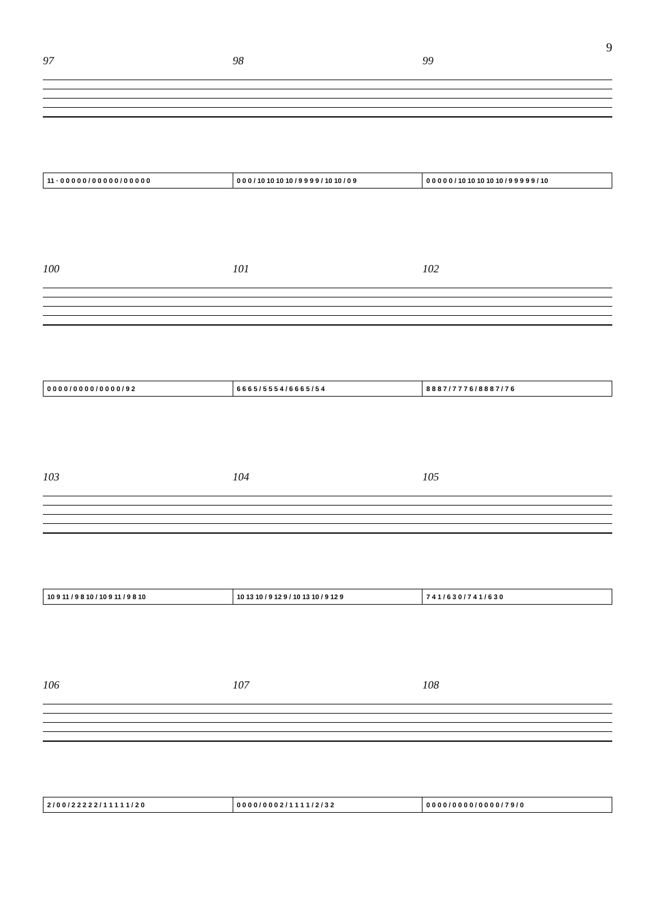9
97 98 99
| 11 · 0 0 0 0 0 / 0 0 0 0 0 / 0 0 0 0 0 | 0 0 0 / 10 10 10 10 / 9 9 9 9 / 10 10 / 0 9 | 0 0 0 0 0 / 10 10 10 10 10 / 9 9 9 9 9 / 10 |
100 101 102
| 0 0 0 0 / 0 0 0 0 / 0 0 0 0 / 9 2 | 6 6 6 5 / 5 5 5 4 / 6 6 6 5 / 5 4 | 8 8 8 7 / 7 7 7 6 / 8 8 8 7 / 7 6 |
103 104 105
| 10 9 11 / 9 8 10 / 10 9 11 / 9 8 10 | 10 13 10 / 9 12 9 / 10 13 10 / 9 12 9 | 7 4 1 / 6 3 0 / 7 4 1 / 6 3 0 |
106 107 108
| 2 / 0 0 / 2 2 2 2 2 / 1 1 1 1 1 / 2 0 | 0 0 0 0 / 0 0 0 2 / 1 1 1 1 / 2 / 3 2 | 0 0 0 0 / 0 0 0 0 / 0 0 0 0 / 7 9 / 0 |